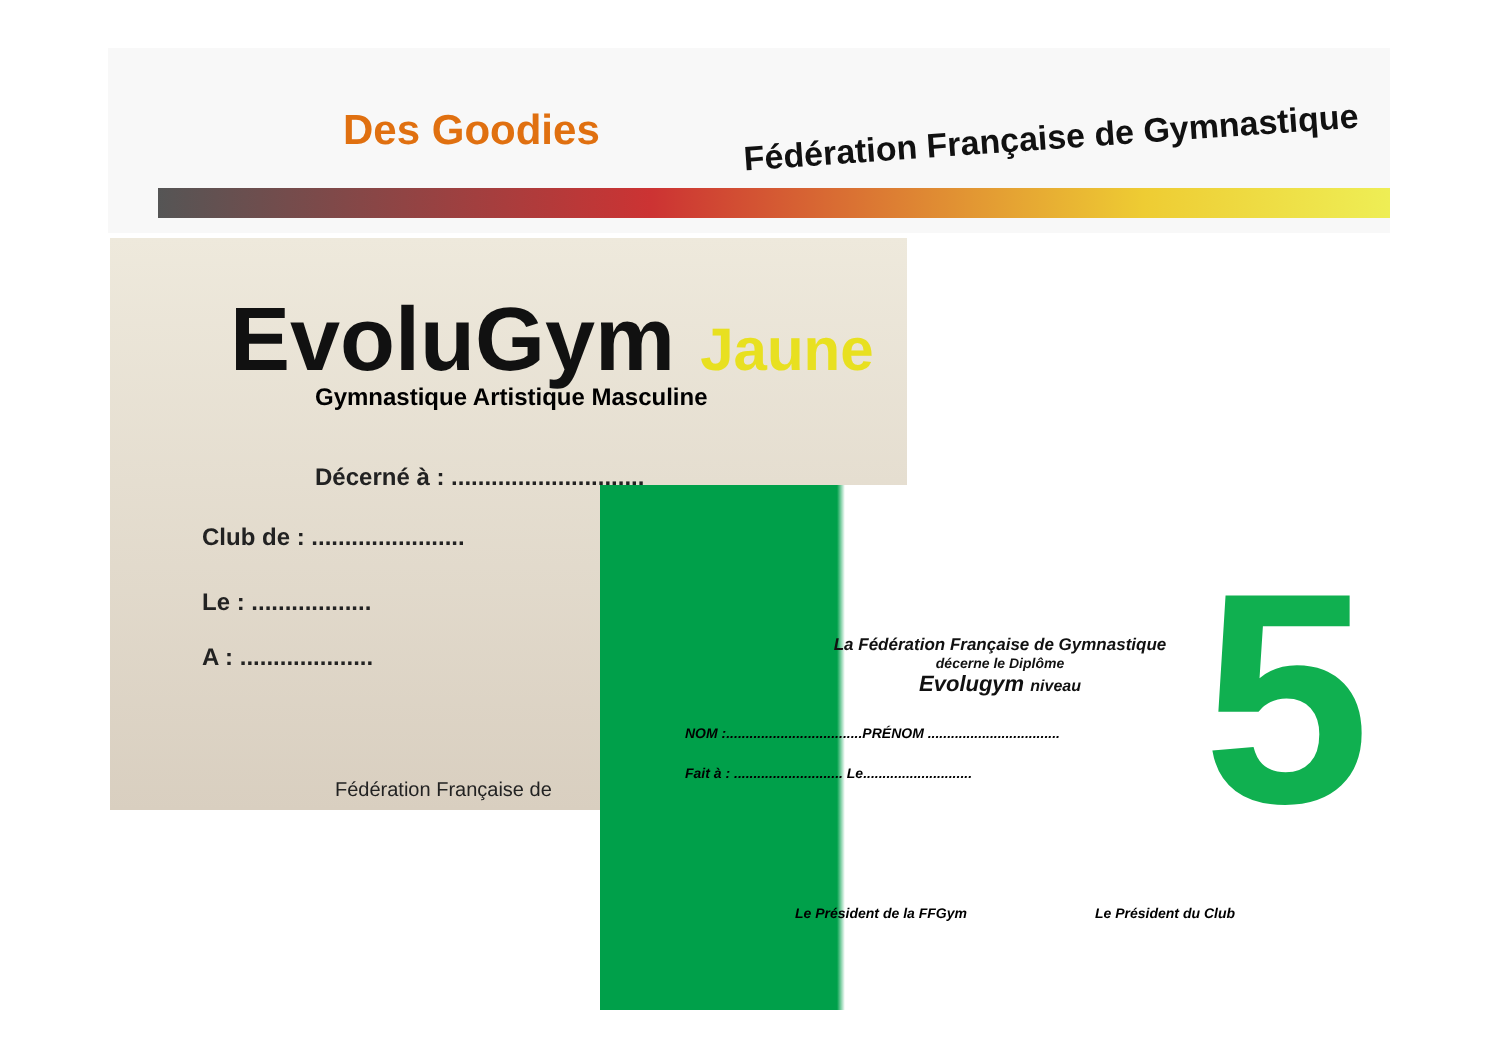Des Goodies
Fédération Française de Gymnastique
EvoluGym Jaune
Gymnastique Artistique Masculine
Décerné à : .............................
Club de : .......................
Le : ..................
A : ....................
Fédération Française de
La Fédération Française de Gymnastique
décerne le Diplôme
Evolugym niveau
5
NOM :...................................PRÉNOM ..................................
Fait à : ............................ Le............................
Le Président de la FFGym Le Président du Club